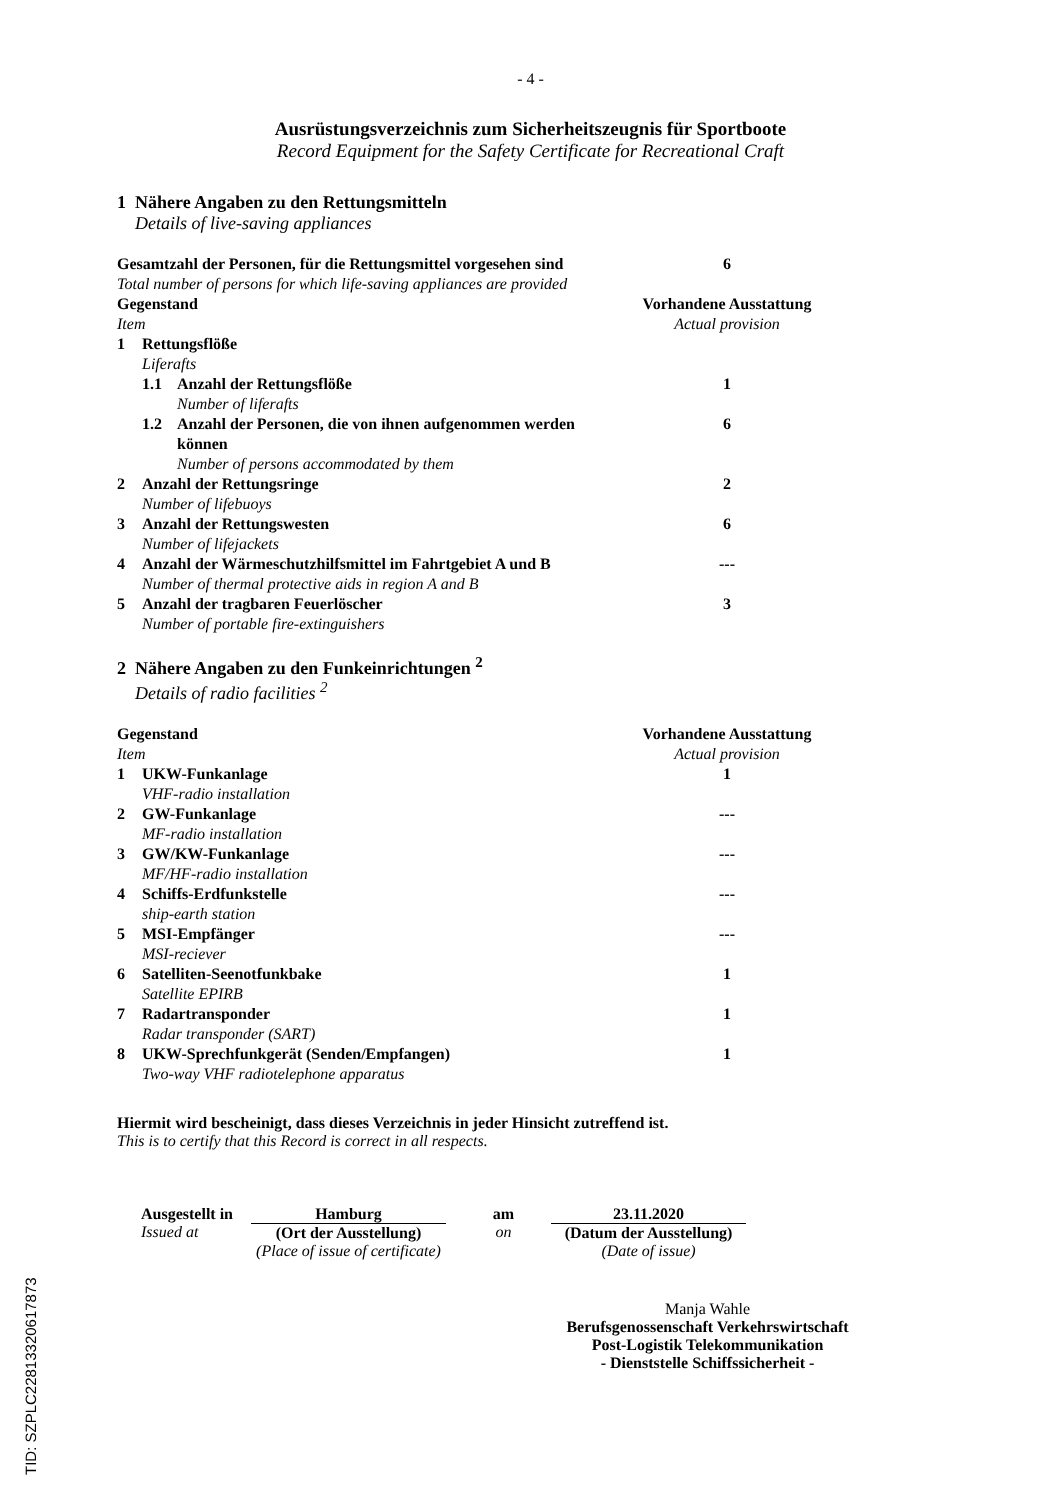- 4 -
Ausrüstungsverzeichnis zum Sicherheitszeugnis für Sportboote
Record Equipment for the Safety Certificate for Recreational Craft
1 Nähere Angaben zu den Rettungsmitteln
Details of live-saving appliances
| Gesamtzahl der Personen, für die Rettungsmittel vorgesehen sind Total number of persons for which life-saving appliances are provided | | | 6 |
| Gegenstand Item | | | Vorhandene Ausstattung Actual provision |
| 1 | Rettungsflöße Liferafts | | |
| | 1.1 | Anzahl der Rettungsflöße Number of liferafts | 1 |
| | 1.2 | Anzahl der Personen, die von ihnen aufgenommen werden können Number of persons accommodated by them | 6 |
| 2 | Anzahl der Rettungsringe Number of lifebuoys | | 2 |
| 3 | Anzahl der Rettungswesten Number of lifejackets | | 6 |
| 4 | Anzahl der Wärmeschutzhilfsmittel im Fahrtgebiet A und B Number of thermal protective aids in region A and B | | --- |
| 5 | Anzahl der tragbaren Feuerlöscher Number of portable fire-extinguishers | | 3 |
2 Nähere Angaben zu den Funkeinrichtungen <sup>2</sup>
Details of radio facilities <sup>2</sup>
| Gegenstand Item | | Vorhandene Ausstattung Actual provision |
| --- | --- | --- |
| 1 | UKW-Funkanlage VHF-radio installation | 1 |
| 2 | GW-Funkanlage MF-radio installation | --- |
| 3 | GW/KW-Funkanlage MF/HF-radio installation | --- |
| 4 | Schiffs-Erdfunkstelle ship-earth station | --- |
| 5 | MSI-Empfänger MSI-reciever | --- |
| 6 | Satelliten-Seenotfunkbake Satellite EPIRB | 1 |
| 7 | Radartransponder Radar transponder (SART) | 1 |
| 8 | UKW-Sprechfunkgerät (Senden/Empfangen) Two-way VHF radiotelephone apparatus | 1 |
Hiermit wird bescheinigt, dass dieses Verzeichnis in jeder Hinsicht zutreffend ist.
This is to certify that this Record is correct in all respects.
Ausgestellt in
Issued at
Hamburg
(Ort der Ausstellung)
(Place of issue of certificate)
am
on
23.11.2020
(Datum der Ausstellung)
(Date of issue)
Manja Wahle
Berufsgenossenschaft Verkehrswirtschaft
Post-Logistik Telekommunikation
- Dienststelle Schiffssicherheit -
TID: SZPLC22813320617873